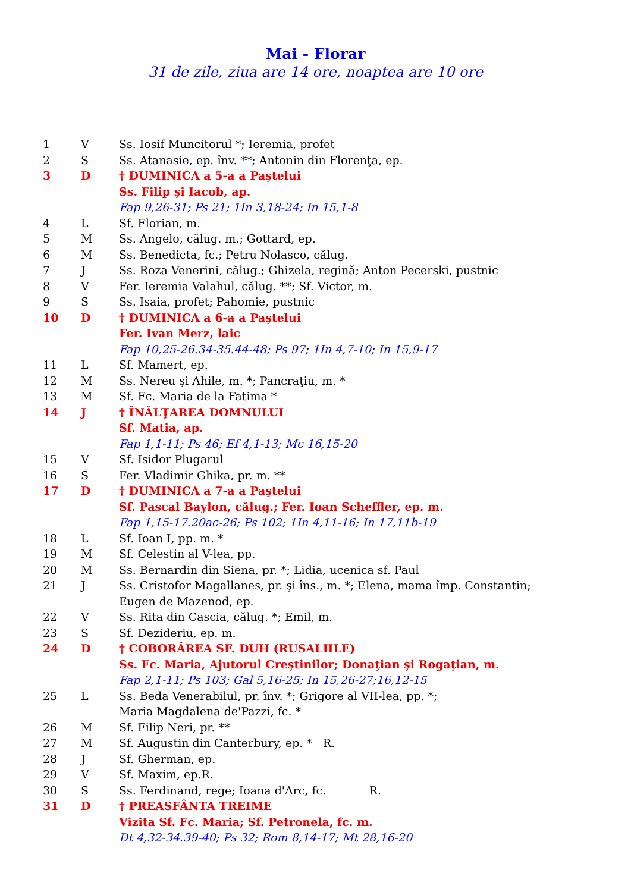Mai - Florar
31 de zile, ziua are 14 ore, noaptea are 10 ore
| 1 | V | Ss. Iosif Muncitorul *; Ieremia, profet |
| 2 | S | Ss. Atanasie, ep. înv. **; Antonin din Florenţa, ep. |
| 3 | D | † DUMINICA a 5-a a Paştelui |
| | | Ss. Filip şi Iacob, ap. |
| | | Fap 9,26-31; Ps 21; 1In 3,18-24; In 15,1-8 |
| 4 | L | Sf. Florian, m. |
| 5 | M | Ss. Angelo, călug. m.; Gottard, ep. |
| 6 | M | Ss. Benedicta, fc.; Petru Nolasco, călug. |
| 7 | J | Ss. Roza Venerini, călug.; Ghizela, regină; Anton Pecerski, pustnic |
| 8 | V | Fer. Ieremia Valahul, călug. **; Sf. Victor, m. |
| 9 | S | Ss. Isaia, profet; Pahomie, pustnic |
| 10 | D | † DUMINICA a 6-a a Paştelui |
| | | Fer. Ivan Merz, laic |
| | | Fap 10,25-26.34-35.44-48; Ps 97; 1In 4,7-10; In 15,9-17 |
| 11 | L | Sf. Mamert, ep. |
| 12 | M | Ss. Nereu şi Ahile, m. *; Pancraţiu, m. * |
| 13 | M | Sf. Fc. Maria de la Fatima * |
| 14 | J | † ÎNĂLŢAREA DOMNULUI |
| | | Sf. Matia, ap. |
| | | Fap 1,1-11; Ps 46; Ef 4,1-13; Mc 16,15-20 |
| 15 | V | Sf. Isidor Plugarul |
| 16 | S | Fer. Vladimir Ghika, pr. m. ** |
| 17 | D | † DUMINICA a 7-a a Paştelui |
| | | Sf. Pascal Baylon, călug.; Fer. Ioan Scheffler, ep. m. |
| | | Fap 1,15-17.20ac-26; Ps 102; 1In 4,11-16; In 17,11b-19 |
| 18 | L | Sf. Ioan I, pp. m. * |
| 19 | M | Sf. Celestin al V-lea, pp. |
| 20 | M | Ss. Bernardin din Siena, pr. *; Lidia, ucenica sf. Paul |
| 21 | J | Ss. Cristofor Magallanes, pr. şi îns., m. *; Elena, mama împ. Constantin; Eugen de Mazenod, ep. |
| 22 | V | Ss. Rita din Cascia, călug. *; Emil, m. |
| 23 | S | Sf. Dezideriu, ep. m. |
| 24 | D | † COBORÂREA SF. DUH (RUSALIILE) |
| | | Ss. Fc. Maria, Ajutorul Creştinilor; Donaţian şi Rogaţian, m. |
| | | Fap 2,1-11; Ps 103; Gal 5,16-25; In 15,26-27;16,12-15 |
| 25 | L | Ss. Beda Venerabilul, pr. înv. *; Grigore al VII-lea, pp. *; Maria Magdalena de'Pazzi, fc. * |
| 26 | M | Sf. Filip Neri, pr. ** |
| 27 | M | Sf. Augustin din Canterbury, ep. * R. |
| 28 | J | Sf. Gherman, ep. |
| 29 | V | Sf. Maxim, ep.R. |
| 30 | S | Ss. Ferdinand, rege; Ioana d'Arc, fc. R. |
| 31 | D | † PREASFÂNTA TREIME |
| | | Vizita Sf. Fc. Maria; Sf. Petronela, fc. m. |
| | | Dt 4,32-34.39-40; Ps 32; Rom 8,14-17; Mt 28,16-20 |